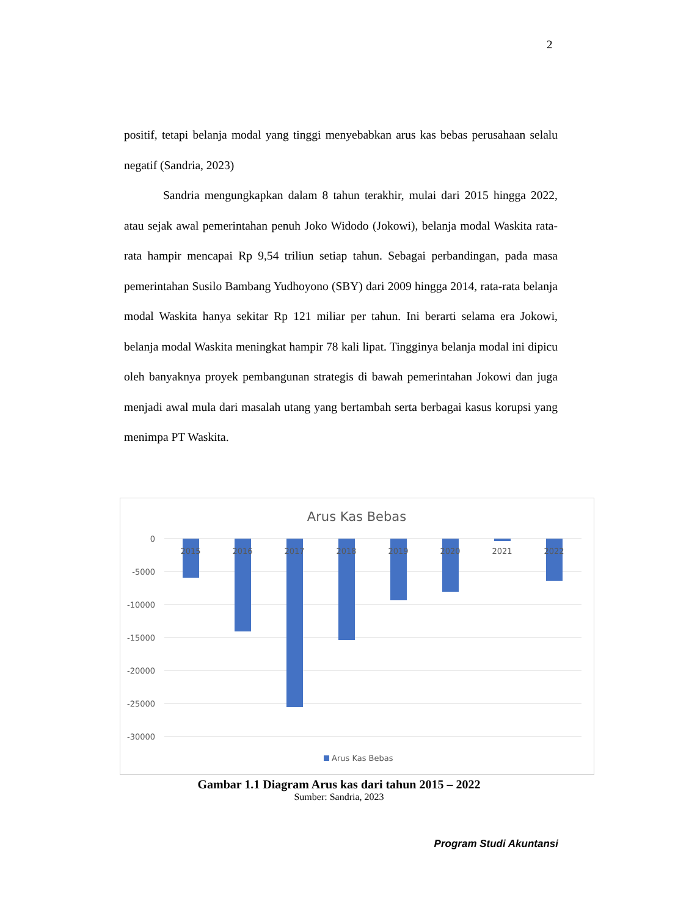2
positif, tetapi belanja modal yang tinggi menyebabkan arus kas bebas perusahaan selalu negatif (Sandria, 2023)
Sandria mengungkapkan dalam 8 tahun terakhir, mulai dari 2015 hingga 2022, atau sejak awal pemerintahan penuh Joko Widodo (Jokowi), belanja modal Waskita rata-rata hampir mencapai Rp 9,54 triliun setiap tahun. Sebagai perbandingan, pada masa pemerintahan Susilo Bambang Yudhoyono (SBY) dari 2009 hingga 2014, rata-rata belanja modal Waskita hanya sekitar Rp 121 miliar per tahun. Ini berarti selama era Jokowi, belanja modal Waskita meningkat hampir 78 kali lipat. Tingginya belanja modal ini dipicu oleh banyaknya proyek pembangunan strategis di bawah pemerintahan Jokowi dan juga menjadi awal mula dari masalah utang yang bertambah serta berbagai kasus korupsi yang menimpa PT Waskita.
Arus Kas Bebas
0
-5000
-10000
-15000
-20000
-25000
-30000
2015
2016
2017
2018
2019
2020
2021
2022
Arus Kas Bebas
Gambar 1.1 Diagram Arus kas dari tahun 2015 – 2022
Sumber: Sandria, 2023
Program Studi Akuntansi